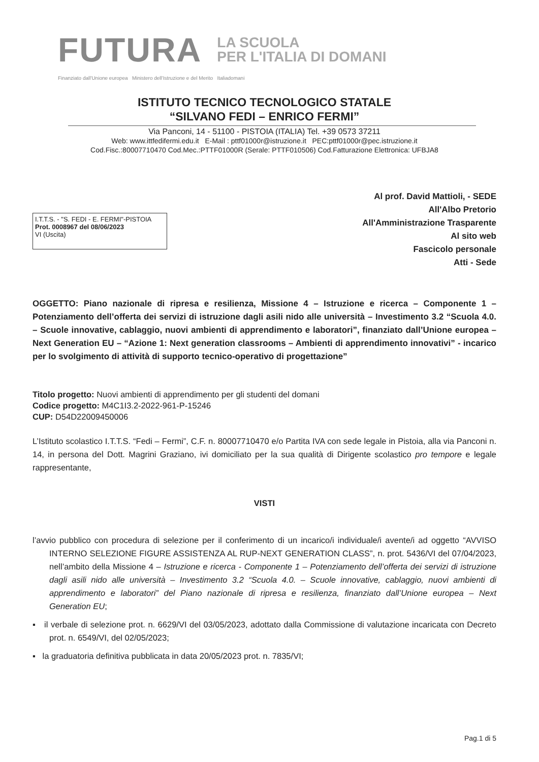FUTURA LA SCUOLA
PER L'ITALIA DI DOMANI
Finanziato dall'Unione europea Ministero dell'Istruzione e del Merito Italiadomani
ISTITUTO TECNICO TECNOLOGICO STATALE
“SILVANO FEDI – ENRICO FERMI”
Via Panconi, 14 - 51100 - PISTOIA (ITALIA) Tel. +39 0573 37211
Web: www.ittfedifermi.edu.it E-Mail : pttf01000r@istruzione.it PEC:pttf01000r@pec.istruzione.it
Cod.Fisc.:80007710470 Cod.Mec.:PTTF01000R (Serale: PTTF010506) Cod.Fatturazione Elettronica: UFBJA8
I.T.T.S. - "S. FEDI - E. FERMI"-PISTOIA
Prot. 0008967 del 08/06/2023
VI (Uscita)
Al prof. David Mattioli, - SEDE
All'Albo Pretorio
All'Amministrazione Trasparente
Al sito web
Fascicolo personale
Atti - Sede
OGGETTO: Piano nazionale di ripresa e resilienza, Missione 4 – Istruzione e ricerca – Componente 1 – Potenziamento dell’offerta dei servizi di istruzione dagli asili nido alle università – Investimento 3.2 “Scuola 4.0. – Scuole innovative, cablaggio, nuovi ambienti di apprendimento e laboratori”, finanziato dall’Unione europea – Next Generation EU – “Azione 1: Next generation classrooms – Ambienti di apprendimento innovativi” - incarico per lo svolgimento di attività di supporto tecnico-operativo di progettazione”
Titolo progetto: Nuovi ambienti di apprendimento per gli studenti del domani
Codice progetto: M4C1I3.2-2022-961-P-15246
CUP: D54D22009450006
L’Istituto scolastico I.T.T.S. “Fedi – Fermi”, C.F. n. 80007710470 e/o Partita IVA con sede legale in Pistoia, alla via Panconi n. 14, in persona del Dott. Magrini Graziano, ivi domiciliato per la sua qualità di Dirigente scolastico pro tempore e legale rappresentante,
VISTI
l’avvio pubblico con procedura di selezione per il conferimento di un incarico/i individuale/i avente/i ad oggetto “AVVISO INTERNO SELEZIONE FIGURE ASSISTENZA AL RUP-NEXT GENERATION CLASS”, n. prot. 5436/VI del 07/04/2023, nell’ambito della Missione 4 – Istruzione e ricerca - Componente 1 – Potenziamento dell’offerta dei servizi di istruzione dagli asili nido alle università – Investimento 3.2 “Scuola 4.0. – Scuole innovative, cablaggio, nuovi ambienti di apprendimento e laboratori” del Piano nazionale di ripresa e resilienza, finanziato dall’Unione europea – Next Generation EU;
▪ il verbale di selezione prot. n. 6629/VI del 03/05/2023, adottato dalla Commissione di valutazione incaricata con Decreto prot. n. 6549/VI, del 02/05/2023;
▪ la graduatoria definitiva pubblicata in data 20/05/2023 prot. n. 7835/VI;
Pag.1 di 5